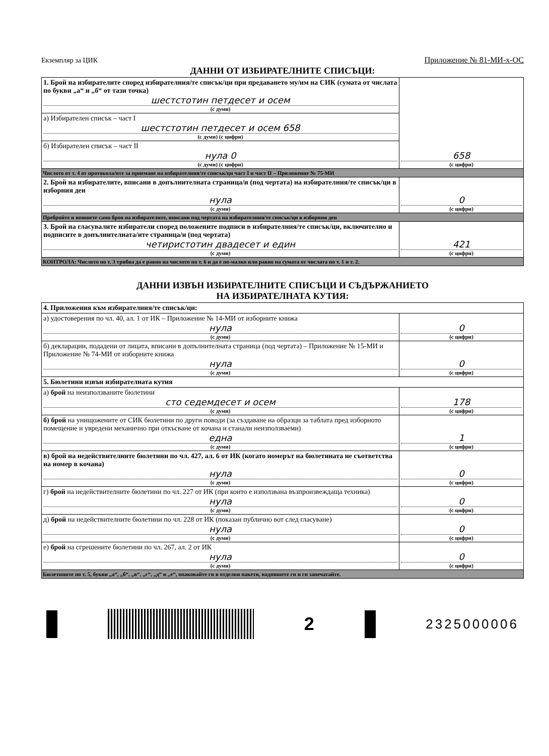Екземпляр за ЦИК Приложение № 81-МИ-х-ОС
ДАННИ ОТ ИЗБИРАТЕЛНИТЕ СПИСЪЦИ:
| 1. Брой на избирателите според избирателния/те списък/ци при предаването му/им на СИК (сумата от числата по букви „а“ и „б“ от тази точка) шестстотин петдесет и осем (с думи) | 658 (с цифри) |
| а) Избирателен списък – част I шестстотин петдесет и осем 658 (с думи) (с цифри) | |
| б) Избирателен списък – част II нула 0 (с думи) (с цифри) | |
| Числото от т. 4 от протокола/ите за приемане на избирателния/те списък/ци част I и част II – Приложение № 75-МИ | |
| 2. Брой на избирателите, вписани в допълнителната страница/и (под чертата) на избирателния/те списък/ци в изборния ден нула (с думи) | 0 (с цифри) |
| Пребройте и впишете само броя на избирателите, вписани под чертата на избирателния/те списък/ци в изборния ден | |
| 3. Брой на гласувалите избиратели според положените подписи в избирателния/те списък/ци, включително и подписите в допълнителната/ите страница/и (под чертата) четиристотин двадесет и един (с думи) | 421 (с цифри) |
| КОНТРОЛА: Числото по т. 3 трябва да е равно на числото по т. 6 и да е по-малко или равно на сумата от числата по т. 1 и т. 2. | |
ДАННИ ИЗВЪН ИЗБИРАТЕЛНИТЕ СПИСЪЦИ И СЪДЪРЖАНИЕТО
НА ИЗБИРАТЕЛНАТА КУТИЯ:
| 4. Приложения към избирателния/те списък/ци: | |
| а) удостоверения по чл. 40, ал. 1 от ИК – Приложение № 14-МИ от изборните книжа нула (с думи) | 0 (с цифри) |
| б) декларации, подадени от лицата, вписани в допълнителната страница (под чертата) – Приложение № 15-МИ и Приложение № 74-МИ от изборните книжа нула (с думи) | 0 (с цифри) |
| 5. Бюлетини извън избирателната кутия | |
| а) брой на неизползваните бюлетини сто седемдесет и осем (с думи) | 178 (с цифри) |
| б) брой на унищожените от СИК бюлетини по други поводи (за създаване на образци за таблата пред изборното помещение и увредени механично при откъсване от кочана и станали неизползваеми) една (с думи) | 1 (с цифри) |
| в) брой на недействителните бюлетини по чл. 427, ал. 6 от ИК (когато номерът на бюлетината не съответства на номер в кочана) нула (с думи) | 0 (с цифри) |
| г) брой на недействителните бюлетини по чл. 227 от ИК (при които е използвана възпроизвеждаща техника) нула (с думи) | 0 (с цифри) |
| д) брой на недействителните бюлетини по чл. 228 от ИК (показан публично вот след гласуване) нула (с думи) | 0 (с цифри) |
| е) брой на сгрешените бюлетини по чл. 267, ал. 2 от ИК нула (с думи) | 0 (с цифри) |
| Бюлетините по т. 5, букви „а“, „б“, „в“, „г“, „д“ и „е“, опаковайте ги в отделни пакети, надпишете ги и ги запечатайте. | |
2
2325000006